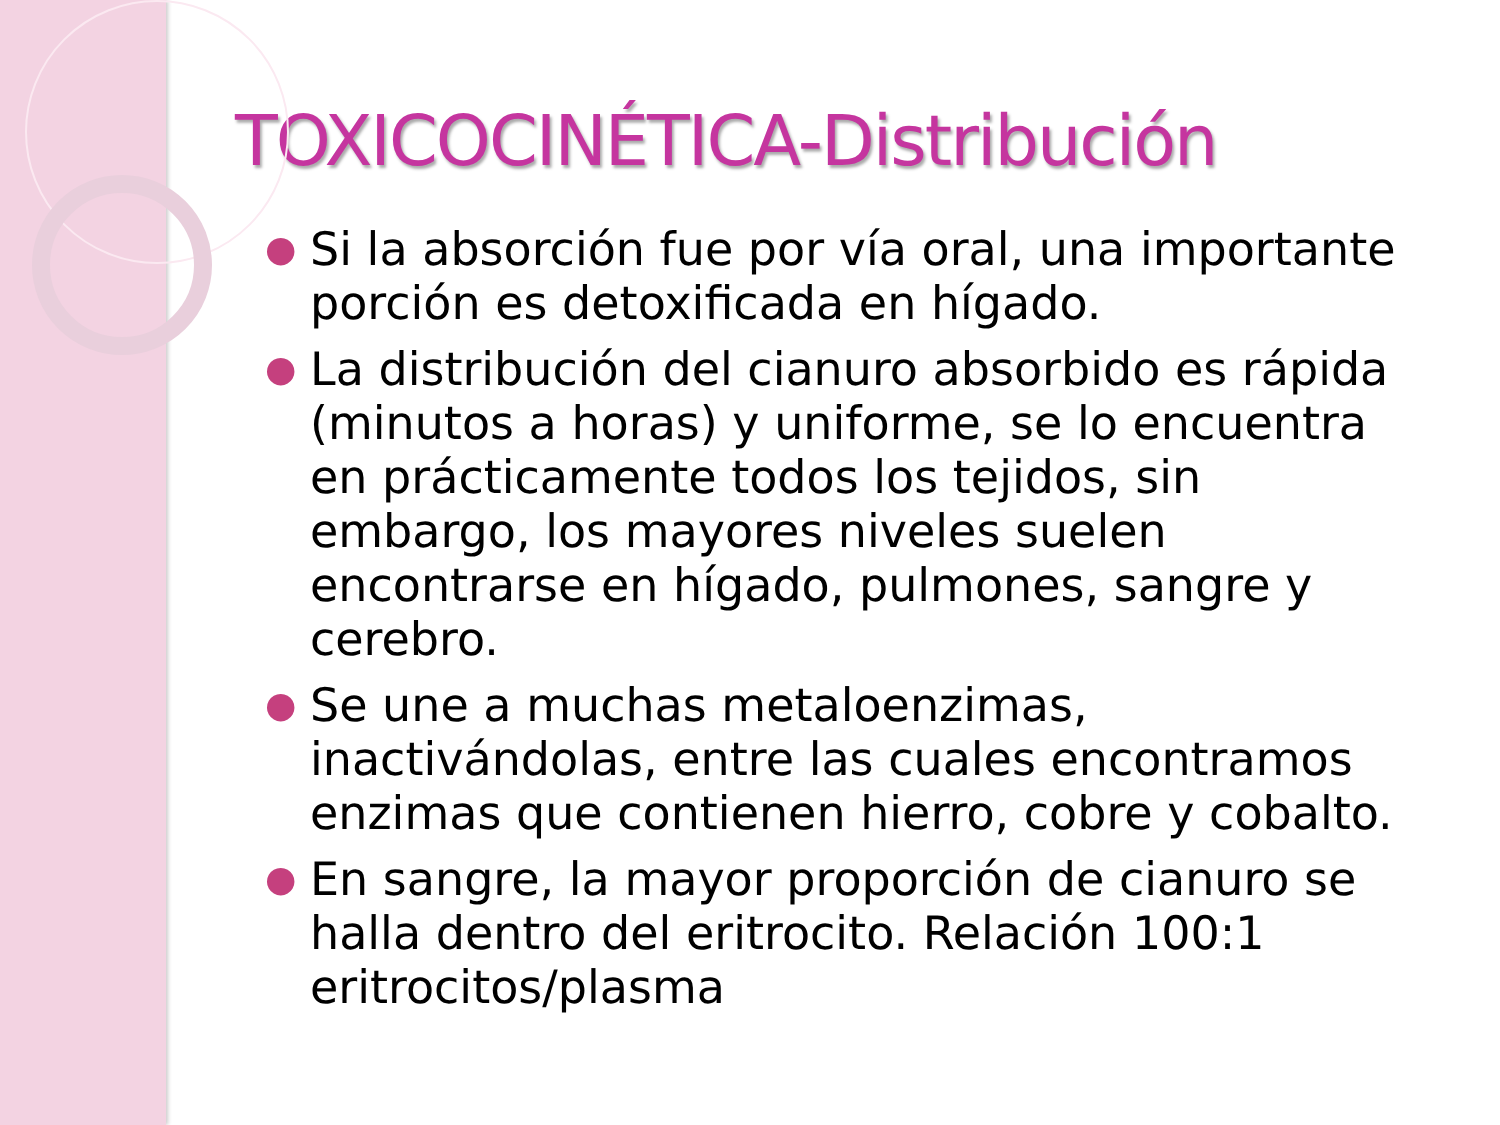TOXICOCINÉTICA-Distribución
● Si la absorción fue por vía oral, una importante porción es detoxificada en hígado.
● La distribución del cianuro absorbido es rápida (minutos a horas) y uniforme, se lo encuentra en prácticamente todos los tejidos, sin embargo, los mayores niveles suelen encontrarse en hígado, pulmones, sangre y cerebro.
● Se une a muchas metaloenzimas, inactivándolas, entre las cuales encontramos enzimas que contienen hierro, cobre y cobalto.
● En sangre, la mayor proporción de cianuro se halla dentro del eritrocito. Relación 100:1 eritrocitos/plasma